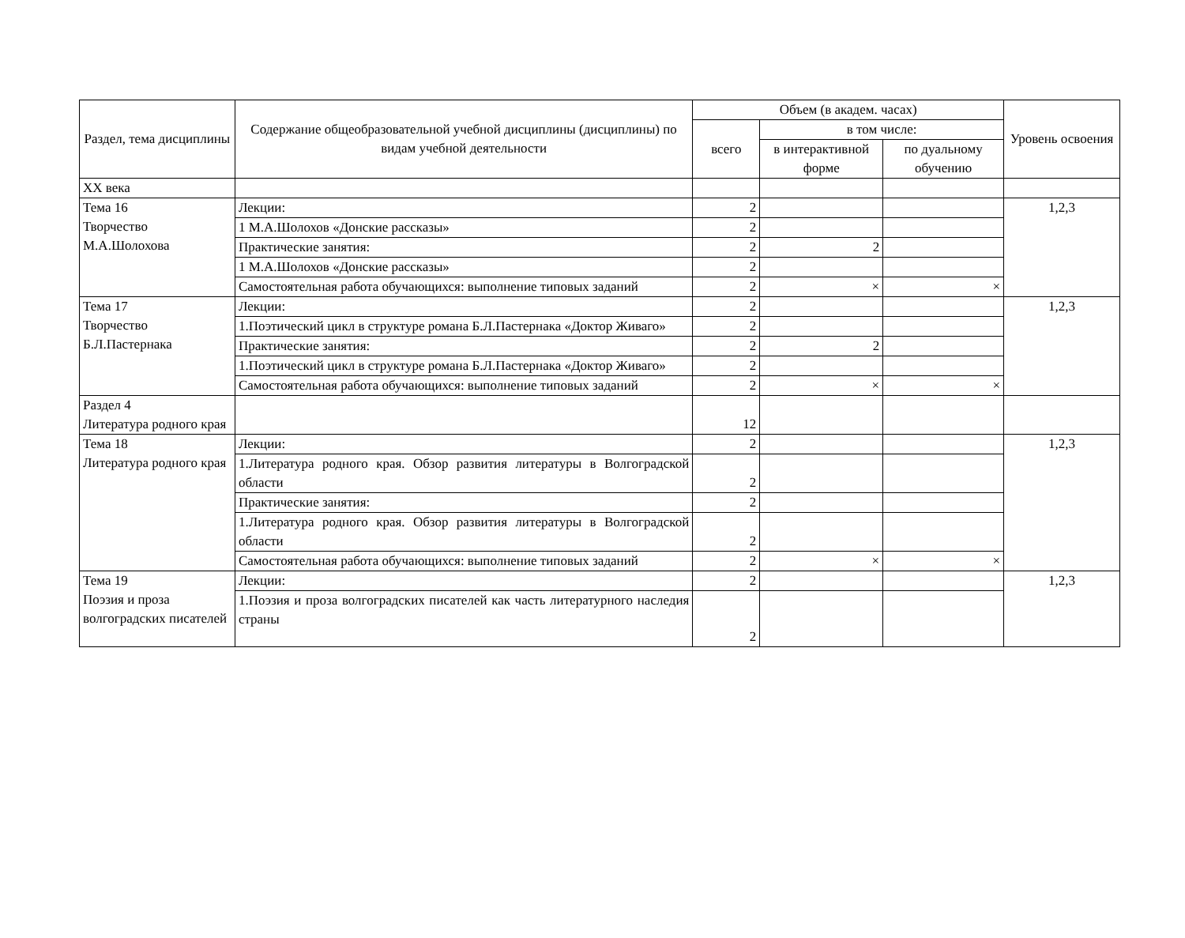| Раздел, тема дисциплины | Содержание общеобразовательной учебной дисциплины (дисциплины) по видам учебной деятельности | Объем (в академ. часах) | | | Уровень освоения |
| --- | --- | --- | --- | --- | --- |
| | | всего | в том числе: | | |
| | | | в интерактивной форме | по дуальному обучению | |
| XX века | | | | | |
| Тема 16 Творчество М.А.Шолохова | Лекции: | 2 | | | 1,2,3 |
| | 1 М.А.Шолохов «Донские рассказы» | 2 | | | |
| | Практические занятия: | 2 | 2 | | |
| | 1 М.А.Шолохов «Донские рассказы» | 2 | | | |
| | Самостоятельная работа обучающихся: выполнение типовых заданий | 2 | × | × | |
| Тема 17 Творчество Б.Л.Пастернака | Лекции: | 2 | | | 1,2,3 |
| | 1.Поэтический цикл в структуре романа Б.Л.Пастернака «Доктор Живаго» | 2 | | | |
| | Практические занятия: | 2 | 2 | | |
| | 1.Поэтический цикл в структуре романа Б.Л.Пастернака «Доктор Живаго» | 2 | | | |
| | Самостоятельная работа обучающихся: выполнение типовых заданий | 2 | × | × | |
| Раздел 4 Литература родного края | | 12 | | | |
| Тема 18 Литература родного края | Лекции: | 2 | | | 1,2,3 |
| | 1.Литература родного края. Обзор развития литературы в Волгоградской области | 2 | | | |
| | Практические занятия: | 2 | | | |
| | 1.Литература родного края. Обзор развития литературы в Волгоградской области | 2 | | | |
| | Самостоятельная работа обучающихся: выполнение типовых заданий | 2 | × | × | |
| Тема 19 Поэзия и проза волгоградских писателей | Лекции: | 2 | | | 1,2,3 |
| | 1.Поэзия и проза волгоградских писателей как часть литературного наследия страны | 2 | | | |